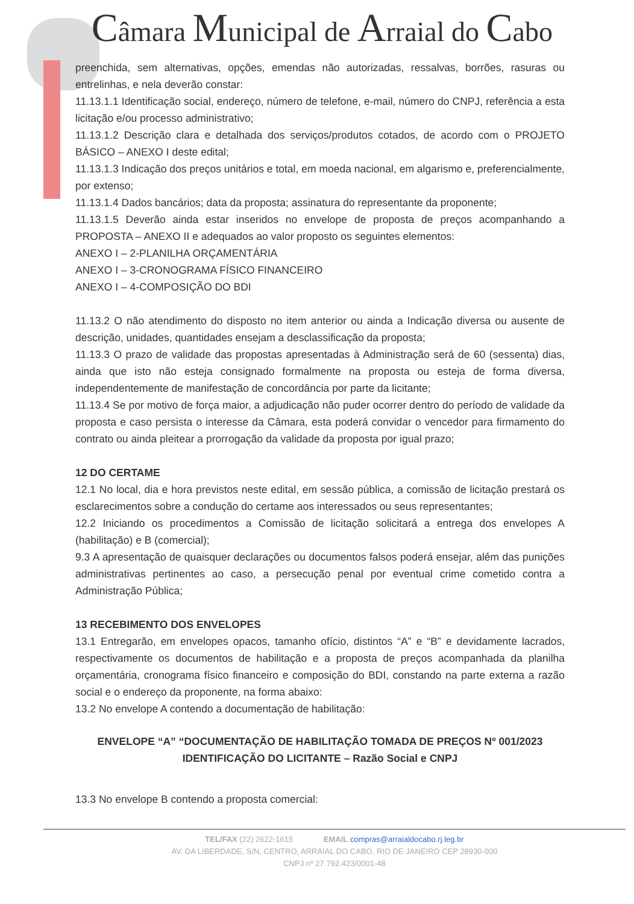Câmara Municipal de Arraial do Cabo
preenchida, sem alternativas, opções, emendas não autorizadas, ressalvas, borrões, rasuras ou entrelinhas, e nela deverão constar:
11.13.1.1 Identificação social, endereço, número de telefone, e-mail, número do CNPJ, referência a esta licitação e/ou processo administrativo;
11.13.1.2 Descrição clara e detalhada dos serviços/produtos cotados, de acordo com o PROJETO BÁSICO – ANEXO I deste edital;
11.13.1.3 Indicação dos preços unitários e total, em moeda nacional, em algarismo e, preferencialmente, por extenso;
11.13.1.4 Dados bancários; data da proposta; assinatura do representante da proponente;
11.13.1.5 Deverão ainda estar inseridos no envelope de proposta de preços acompanhando a PROPOSTA – ANEXO II e adequados ao valor proposto os seguintes elementos:
ANEXO I – 2-PLANILHA ORÇAMENTÁRIA
ANEXO I – 3-CRONOGRAMA FÍSICO FINANCEIRO
ANEXO I – 4-COMPOSIÇÃO DO BDI
11.13.2 O não atendimento do disposto no item anterior ou ainda a Indicação diversa ou ausente de descrição, unidades, quantidades ensejam a desclassificação da proposta;
11.13.3 O prazo de validade das propostas apresentadas à Administração será de 60 (sessenta) dias, ainda que isto não esteja consignado formalmente na proposta ou esteja de forma diversa, independentemente de manifestação de concordância por parte da licitante;
11.13.4 Se por motivo de força maior, a adjudicação não puder ocorrer dentro do período de validade da proposta e caso persista o interesse da Câmara, esta poderá convidar o vencedor para firmamento do contrato ou ainda pleitear a prorrogação da validade da proposta por igual prazo;
12 DO CERTAME
12.1 No local, dia e hora previstos neste edital, em sessão pública, a comissão de licitação prestará os esclarecimentos sobre a condução do certame aos interessados ou seus representantes;
12.2 Iniciando os procedimentos a Comissão de licitação solicitará a entrega dos envelopes A (habilitação) e B (comercial);
9.3 A apresentação de quaisquer declarações ou documentos falsos poderá ensejar, além das punições administrativas pertinentes ao caso, a persecução penal por eventual crime cometido contra a Administração Pública;
13 RECEBIMENTO DOS ENVELOPES
13.1 Entregarão, em envelopes opacos, tamanho ofício, distintos “A” e “B” e devidamente lacrados, respectivamente os documentos de habilitação e a proposta de preços acompanhada da planilha orçamentária, cronograma físico financeiro e composição do BDI, constando na parte externa a razão social e o endereço da proponente, na forma abaixo:
13.2 No envelope A contendo a documentação de habilitação:
ENVELOPE “A” “DOCUMENTAÇÃO DE HABILITAÇÃO TOMADA DE PREÇOS Nº 001/2023
IDENTIFICAÇÃO DO LICITANTE – Razão Social e CNPJ
13.3 No envelope B contendo a proposta comercial:
TEL/FAX (22) 2622-1615 EMAIL compras@arraialdocabo.rj.leg.br
AV. DA LIBERDADE, S/N, CENTRO, ARRAIAL DO CABO, RIO DE JANEIRO CEP 28930-000
CNPJ nº 27.792.423/0001-48